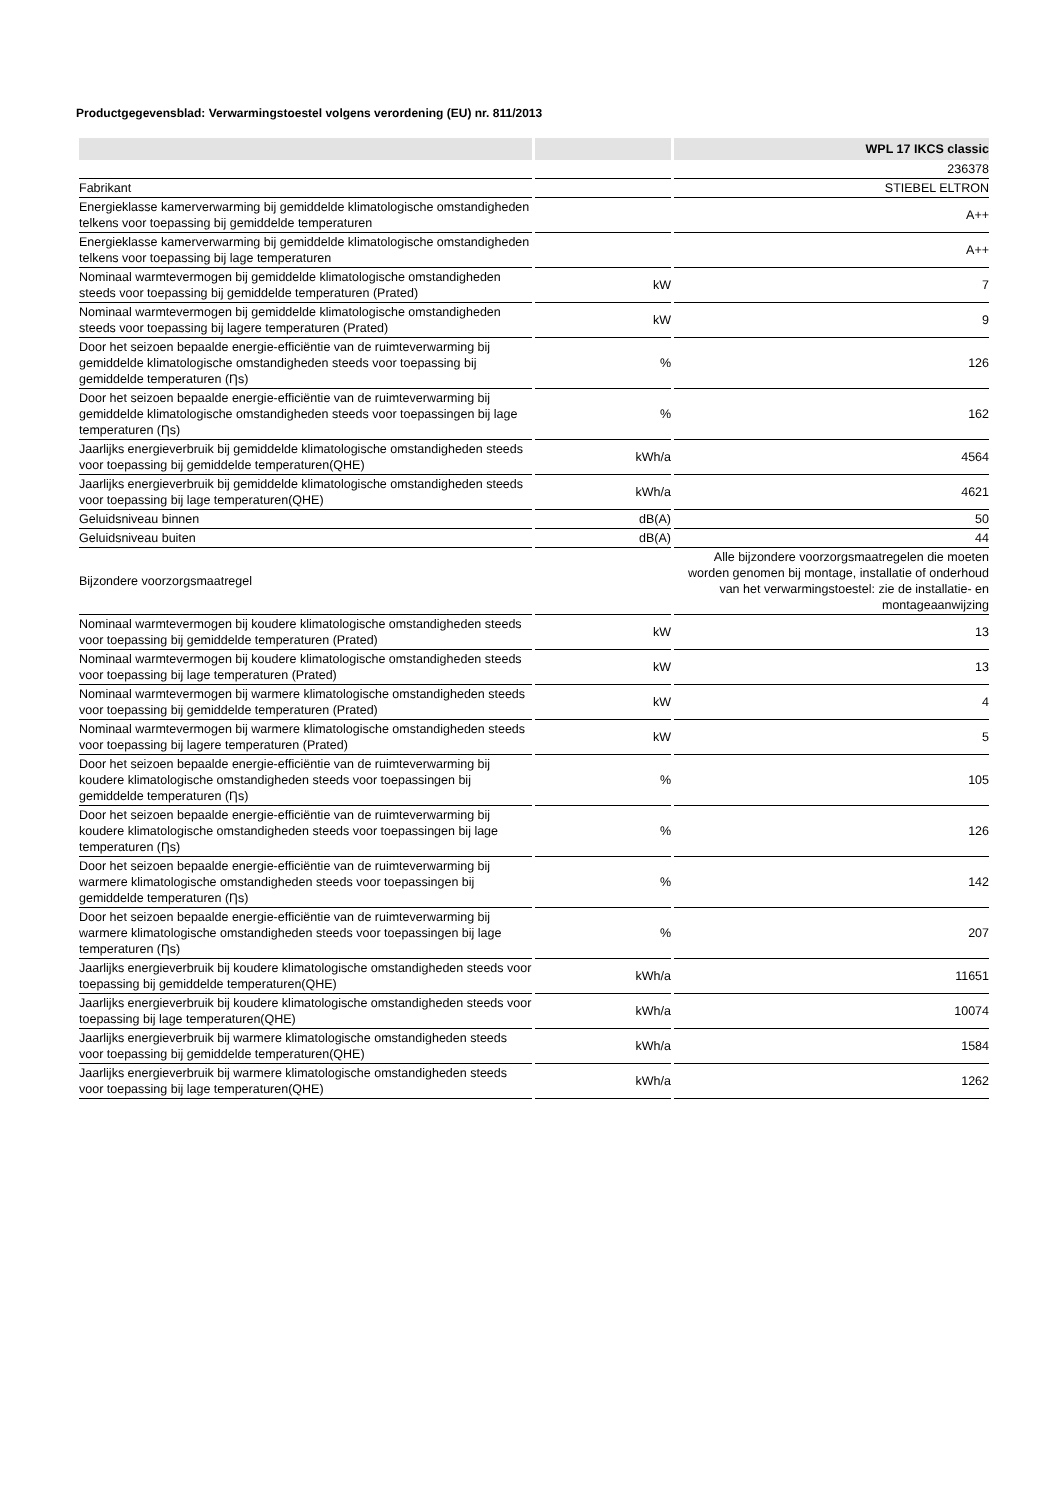Productgegevensblad: Verwarmingstoestel volgens verordening (EU) nr. 811/2013
| | | WPL 17 IKCS classic |
| --- | --- | --- |
| | | 236378 |
| Fabrikant | | STIEBEL ELTRON |
| Energieklasse kamerverwarming bij gemiddelde klimatologische omstandigheden telkens voor toepassing bij gemiddelde temperaturen | | A++ |
| Energieklasse kamerverwarming bij gemiddelde klimatologische omstandigheden telkens voor toepassing bij lage temperaturen | | A++ |
| Nominaal warmtevermogen bij gemiddelde klimatologische omstandigheden steeds voor toepassing bij gemiddelde temperaturen (Prated) | kW | 7 |
| Nominaal warmtevermogen bij gemiddelde klimatologische omstandigheden steeds voor toepassing bij lagere temperaturen (Prated) | kW | 9 |
| Door het seizoen bepaalde energie-efficiëntie van de ruimteverwarming bij gemiddelde klimatologische omstandigheden steeds voor toepassing bij gemiddelde temperaturen (Ƞs) | % | 126 |
| Door het seizoen bepaalde energie-efficiëntie van de ruimteverwarming bij gemiddelde klimatologische omstandigheden steeds voor toepassingen bij lage temperaturen (Ƞs) | % | 162 |
| Jaarlijks energieverbruik bij gemiddelde klimatologische omstandigheden steeds voor toepassing bij gemiddelde temperaturen(QHE) | kWh/a | 4564 |
| Jaarlijks energieverbruik bij gemiddelde klimatologische omstandigheden steeds voor toepassing bij lage temperaturen(QHE) | kWh/a | 4621 |
| Geluidsniveau binnen | dB(A) | 50 |
| Geluidsniveau buiten | dB(A) | 44 |
| Bijzondere voorzorgsmaatregel | | Alle bijzondere voorzorgsmaatregelen die moeten worden genomen bij montage, installatie of onderhoud van het verwarmingstoestel: zie de installatie- en montageaanwijzing |
| Nominaal warmtevermogen bij koudere klimatologische omstandigheden steeds voor toepassing bij gemiddelde temperaturen (Prated) | kW | 13 |
| Nominaal warmtevermogen bij koudere klimatologische omstandigheden steeds voor toepassing bij lage temperaturen (Prated) | kW | 13 |
| Nominaal warmtevermogen bij warmere klimatologische omstandigheden steeds voor toepassing bij gemiddelde temperaturen (Prated) | kW | 4 |
| Nominaal warmtevermogen bij warmere klimatologische omstandigheden steeds voor toepassing bij lagere temperaturen (Prated) | kW | 5 |
| Door het seizoen bepaalde energie-efficiëntie van de ruimteverwarming bij koudere klimatologische omstandigheden steeds voor toepassingen bij gemiddelde temperaturen (Ƞs) | % | 105 |
| Door het seizoen bepaalde energie-efficiëntie van de ruimteverwarming bij koudere klimatologische omstandigheden steeds voor toepassingen bij lage temperaturen (Ƞs) | % | 126 |
| Door het seizoen bepaalde energie-efficiëntie van de ruimteverwarming bij warmere klimatologische omstandigheden steeds voor toepassingen bij gemiddelde temperaturen (Ƞs) | % | 142 |
| Door het seizoen bepaalde energie-efficiëntie van de ruimteverwarming bij warmere klimatologische omstandigheden steeds voor toepassingen bij lage temperaturen (Ƞs) | % | 207 |
| Jaarlijks energieverbruik bij koudere klimatologische omstandigheden steeds voor toepassing bij gemiddelde temperaturen(QHE) | kWh/a | 11651 |
| Jaarlijks energieverbruik bij koudere klimatologische omstandigheden steeds voor toepassing bij lage temperaturen(QHE) | kWh/a | 10074 |
| Jaarlijks energieverbruik bij warmere klimatologische omstandigheden steeds voor toepassing bij gemiddelde temperaturen(QHE) | kWh/a | 1584 |
| Jaarlijks energieverbruik bij warmere klimatologische omstandigheden steeds voor toepassing bij lage temperaturen(QHE) | kWh/a | 1262 |